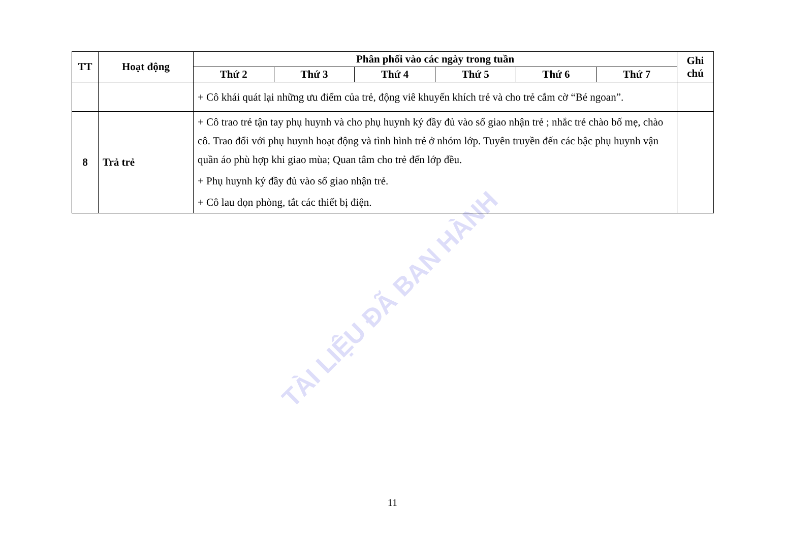TÀI LIỆU ĐÃ BAN HÀNH
| TT | Hoạt động | Phân phối vào các ngày trong tuần | | | | | | Ghi chú |
| --- | --- | --- | --- | --- | --- | --- | --- | --- |
| | | Thứ 2 | Thứ 3 | Thứ 4 | Thứ 5 | Thứ 6 | Thứ 7 | |
| | | + Cô khái quát lại những ưu điểm của trẻ, động viê khuyến khích trẻ và cho trẻ cắm cờ “Bé ngoan”. | | | | | | |
| 8 | Trả trẻ | + Cô trao trẻ tận tay phụ huynh và cho phụ huynh ký đầy đủ vào sổ giao nhận trẻ ; nhắc trẻ chào bố mẹ, chào cô. Trao đổi với phụ huynh hoạt động và tình hình trẻ ở nhóm lớp. Tuyên truyền đến các bậc phụ huynh vận quần áo phù hợp khi giao mùa; Quan tâm cho trẻ đến lớp đều. + Phụ huynh ký đầy đủ vào sổ giao nhận trẻ. + Cô lau dọn phòng, tắt các thiết bị điện. | | | | | | |
11